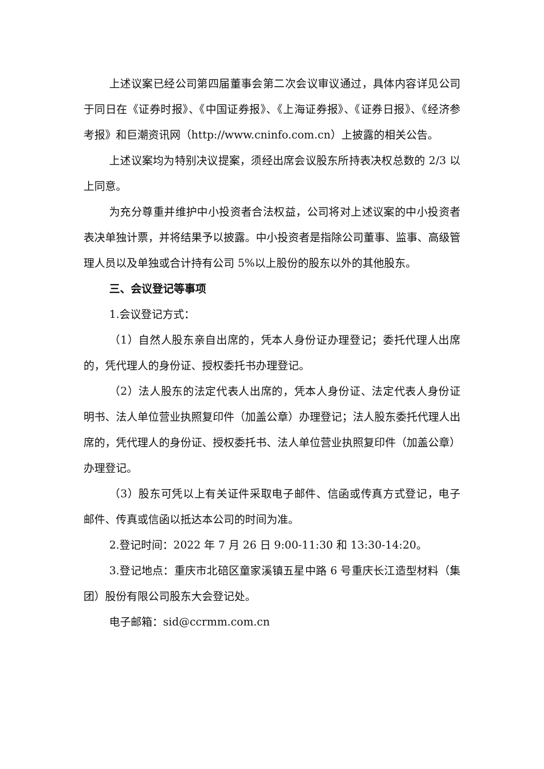上述议案已经公司第四届董事会第二次会议审议通过，具体内容详见公司于同日在《证券时报》、《中国证券报》、《上海证券报》、《证券日报》、《经济参考报》和巨潮资讯网（http://www.cninfo.com.cn）上披露的相关公告。
上述议案均为特别决议提案，须经出席会议股东所持表决权总数的 2/3 以上同意。
为充分尊重并维护中小投资者合法权益，公司将对上述议案的中小投资者表决单独计票，并将结果予以披露。中小投资者是指除公司董事、监事、高级管理人员以及单独或合计持有公司 5%以上股份的股东以外的其他股东。
三、会议登记等事项
1.会议登记方式：
（1）自然人股东亲自出席的，凭本人身份证办理登记；委托代理人出席的，凭代理人的身份证、授权委托书办理登记。
（2）法人股东的法定代表人出席的，凭本人身份证、法定代表人身份证明书、法人单位营业执照复印件（加盖公章）办理登记；法人股东委托代理人出席的，凭代理人的身份证、授权委托书、法人单位营业执照复印件（加盖公章）办理登记。
（3）股东可凭以上有关证件采取电子邮件、信函或传真方式登记，电子邮件、传真或信函以抵达本公司的时间为准。
2.登记时间：2022 年 7 月 26 日 9:00-11:30 和 13:30-14:20。
3.登记地点：重庆市北碚区童家溪镇五星中路 6 号重庆长江造型材料（集团）股份有限公司股东大会登记处。
电子邮箱：sid@ccrmm.com.cn